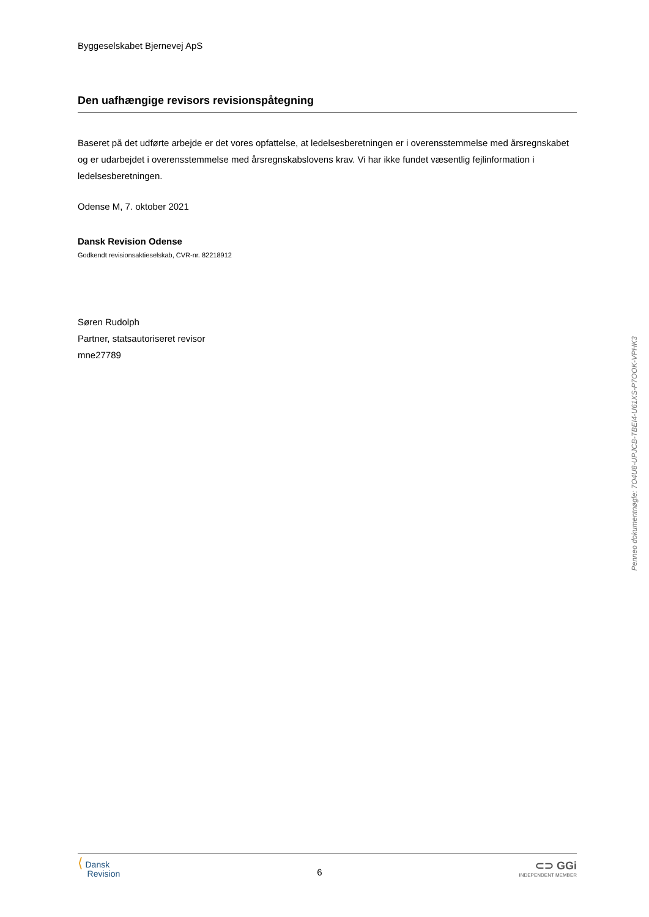Byggeselskabet Bjernevej ApS
Den uafhængige revisors revisionspåtegning
Baseret på det udførte arbejde er det vores opfattelse, at ledelsesberetningen er i overensstemmelse med årsregnskabet og er udarbejdet i overensstemmelse med årsregnskabslovens krav. Vi har ikke fundet væsentlig fejlinformation i ledelsesberetningen.
Odense M, 7. oktober 2021
Dansk Revision Odense
Godkendt revisionsaktieselskab, CVR-nr. 82218912
Søren Rudolph
Partner, statsautoriseret revisor
mne27789
Penneo dokumentnøgle: 7O4U8-UPJCB-TBEI4-U61XS-P7OOK-VPHK3
⟨ Dansk
Revision
6
⊂⊃ GGi
INDEPENDENT MEMBER